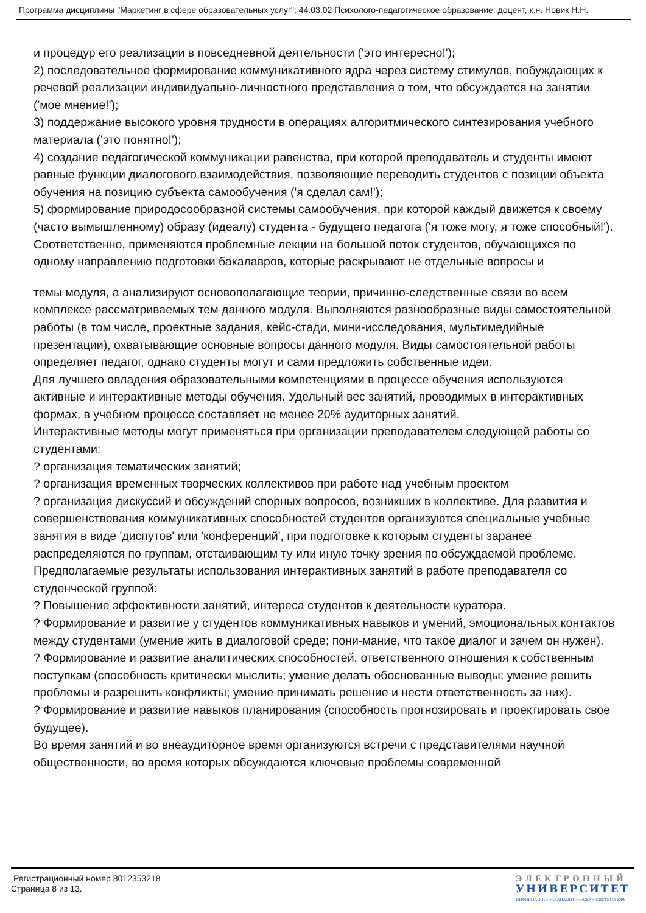Программа дисциплины "Маркетинг в сфере образовательных услуг"; 44.03.02 Психолого-педагогическое образование; доцент, к.н. Новик Н.Н.
и процедур его реализации в повседневной деятельности ('это интересно!');
2) последовательное формирование коммуникативного ядра через систему стимулов, побуждающих к речевой реализации индивидуально-личностного представления о том, что обсуждается на занятии ('мое мнение!');
3) поддержание высокого уровня трудности в операциях алгоритмического синтезирования учебного материала ('это понятно!');
4) создание педагогической коммуникации равенства, при которой преподаватель и студенты имеют равные функции диалогового взаимодействия, позволяющие переводить студентов с позиции объекта обучения на позицию субъекта самообучения ('я сделал сам!');
5) формирование природосообразной системы самообучения, при которой каждый движется к своему (часто вымышленному) образу (идеалу) студента - будущего педагога ('я тоже могу, я тоже способный!').
Соответственно, применяются проблемные лекции на большой поток студентов, обучающихся по одному направлению подготовки бакалавров, которые раскрывают не отдельные вопросы и
темы модуля, а анализируют основополагающие теории, причинно-следственные связи во всем комплексе рассматриваемых тем данного модуля. Выполняются разнообразные виды самостоятельной работы (в том числе, проектные задания, кейс-стади, мини-исследования, мультимедийные презентации), охватывающие основные вопросы данного модуля. Виды самостоятельной работы определяет педагог, однако студенты могут и сами предложить собственные идеи.
Для лучшего овладения образовательными компетенциями в процессе обучения используются активные и интерактивные методы обучения. Удельный вес занятий, проводимых в интерактивных формах, в учебном процессе составляет не менее 20% аудиторных занятий.
Интерактивные методы могут применяться при организации преподавателем следующей работы со студентами:
? организация тематических занятий;
? организация временных творческих коллективов при работе над учебным проектом
? организация дискуссий и обсуждений спорных вопросов, возникших в коллективе. Для развития и совершенствования коммуникативных способностей студентов организуются специальные учебные занятия в виде 'диспутов' или 'конференций', при подготовке к которым студенты заранее распределяются по группам, отстаивающим ту или иную точку зрения по обсуждаемой проблеме.
Предполагаемые результаты использования интерактивных занятий в работе преподавателя со студенческой группой:
? Повышение эффективности занятий, интереса студентов к деятельности куратора.
? Формирование и развитие у студентов коммуникативных навыков и умений, эмоциональных контактов между студентами (умение жить в диалоговой среде; пони-мание, что такое диалог и зачем он нужен).
? Формирование и развитие аналитических способностей, ответственного отношения к собственным поступкам (способность критически мыслить; умение делать обоснованные выводы; умение решить проблемы и разрешить конфликты; умение принимать решение и нести ответственность за них).
? Формирование и развитие навыков планирования (способность прогнозировать и проектировать свое будущее).
Во время занятий и во внеаудиторное время организуются встречи с представителями научной общественности, во время которых обсуждаются ключевые проблемы современной
Регистрационный номер 8012353218
Страница 8 из 13.
ЭЛЕКТРОННЫЙ
УНИВЕРСИТЕТ
ИНФОРМАЦИОННО-АНАЛИТИЧЕСКАЯ СИСТЕМА КФУ